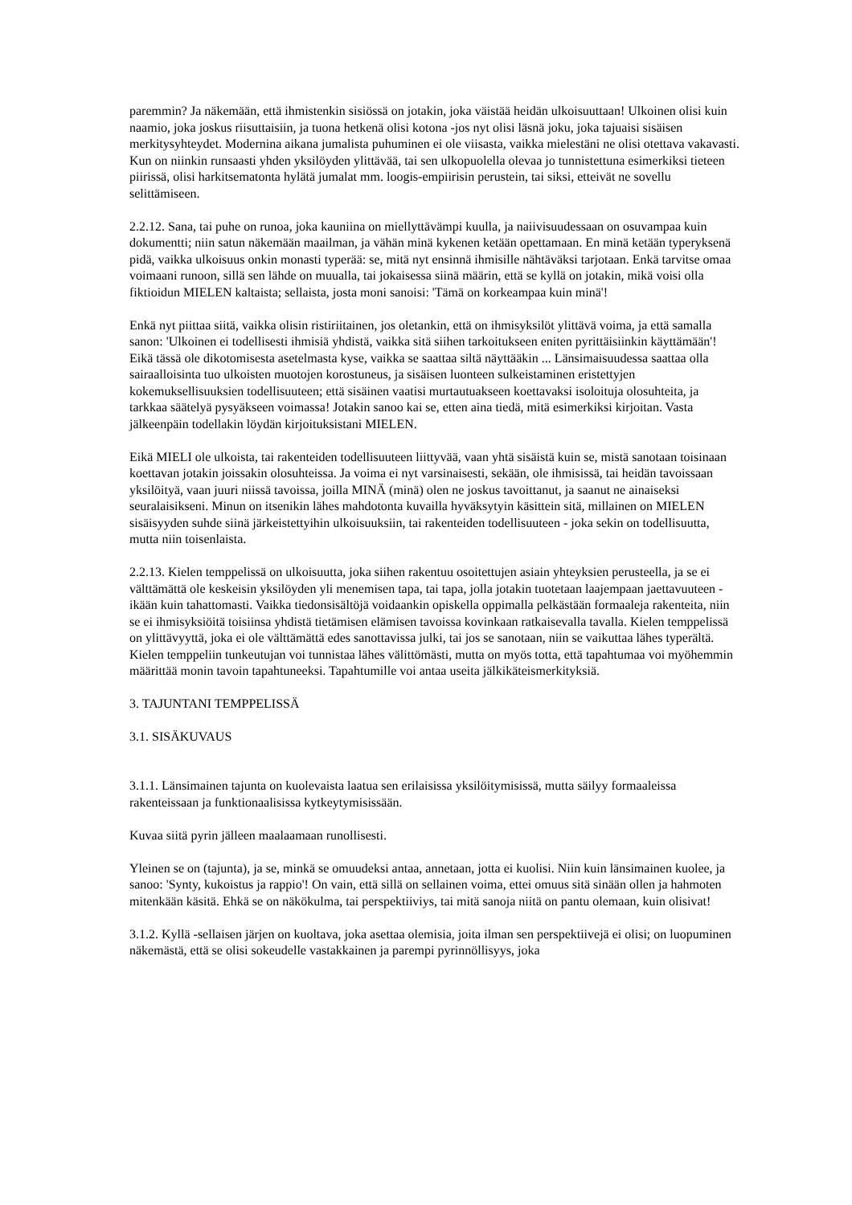paremmin? Ja näkemään, että ihmistenkin sisiössä on jotakin, joka väistää heidän ulkoisuuttaan! Ulkoinen olisi kuin naamio, joka joskus riisuttaisiin, ja tuona hetkenä olisi kotona -jos nyt olisi läsnä joku, joka tajuaisi sisäisen merkitysyhteydet. Modernina aikana jumalista puhuminen ei ole viisasta, vaikka mielestäni ne olisi otettava vakavasti. Kun on niinkin runsaasti yhden yksilöyden ylittävää, tai sen ulkopuolella olevaa jo tunnistettuna esimerkiksi tieteen piirissä, olisi harkitsematonta hylätä jumalat mm. loogis-empiirisin perustein, tai siksi, etteivät ne sovellu selittämiseen.
2.2.12. Sana, tai puhe on runoa, joka kauniina on miellyttävämpi kuulla, ja naiivisuudessaan on osuvampaa kuin dokumentti; niin satun näkemään maailman, ja vähän minä kykenen ketään opettamaan. En minä ketään typeryksenä pidä, vaikka ulkoisuus onkin monasti typerää: se, mitä nyt ensinnä ihmisille nähtäväksi tarjotaan. Enkä tarvitse omaa voimaani runoon, sillä sen lähde on muualla, tai jokaisessa siinä määrin, että se kyllä on jotakin, mikä voisi olla fiktioidun MIELEN kaltaista; sellaista, josta moni sanoisi: 'Tämä on korkeampaa kuin minä'!
Enkä nyt piittaa siitä, vaikka olisin ristiriitainen, jos oletankin, että on ihmisyksilöt ylittävä voima, ja että samalla sanon: 'Ulkoinen ei todellisesti ihmisiä yhdistä, vaikka sitä siihen tarkoitukseen eniten pyrittäisiinkin käyttämään'! Eikä tässä ole dikotomisesta asetelmasta kyse, vaikka se saattaa siltä näyttääkin ... Länsimaisuudessa saattaa olla sairaalloisinta tuo ulkoisten muotojen korostuneus, ja sisäisen luonteen sulkeistaminen eristettyjen kokemuksellisuuksien todellisuuteen; että sisäinen vaatisi murtautuakseen koettavaksi isoloituja olosuhteita, ja tarkkaa säätelyä pysyäkseen voimassa! Jotakin sanoo kai se, etten aina tiedä, mitä esimerkiksi kirjoitan. Vasta jälkeenpäin todellakin löydän kirjoituksistani MIELEN.
Eikä MIELI ole ulkoista, tai rakenteiden todellisuuteen liittyvää, vaan yhtä sisäistä kuin se, mistä sanotaan toisinaan koettavan jotakin joissakin olosuhteissa. Ja voima ei nyt varsinaisesti, sekään, ole ihmisissä, tai heidän tavoissaan yksilöityä, vaan juuri niissä tavoissa, joilla MINÄ (minä) olen ne joskus tavoittanut, ja saanut ne ainaiseksi seuralaisikseni. Minun on itsenikin lähes mahdotonta kuvailla hyväksytyin käsittein sitä, millainen on MIELEN sisäisyyden suhde siinä järkeistettyihin ulkoisuuksiin, tai rakenteiden todellisuuteen - joka sekin on todellisuutta, mutta niin toisenlaista.
2.2.13. Kielen temppelissä on ulkoisuutta, joka siihen rakentuu osoitettujen asiain yhteyksien perusteella, ja se ei välttämättä ole keskeisin yksilöyden yli menemisen tapa, tai tapa, jolla jotakin tuotetaan laajempaan jaettavuuteen - ikään kuin tahattomasti. Vaikka tiedonsisältöjä voidaankin opiskella oppimalla pelkästään formaaleja rakenteita, niin se ei ihmisyksiöitä toisiinsa yhdistä tietämisen elämisen tavoissa kovinkaan ratkaisevalla tavalla. Kielen temppelissä on ylittävyyttä, joka ei ole välttämättä edes sanottavissa julki, tai jos se sanotaan, niin se vaikuttaa lähes typerältä. Kielen temppeliin tunkeutujan voi tunnistaa lähes välittömästi, mutta on myös totta, että tapahtumaa voi myöhemmin määrittää monin tavoin tapahtuneeksi. Tapahtumille voi antaa useita jälkikäteismerkityksiä.
3. TAJUNTANI TEMPPELISSÄ
3.1. SISÄKUVAUS
3.1.1. Länsimainen tajunta on kuolevaista laatua sen erilaisissa yksilöitymisissä, mutta säilyy formaaleissa rakenteissaan ja funktionaalisissa kytkeytymisissään.
Kuvaa siitä pyrin jälleen maalaamaan runollisesti.
Yleinen se on (tajunta), ja se, minkä se omuudeksi antaa, annetaan, jotta ei kuolisi. Niin kuin länsimainen kuolee, ja sanoo: 'Synty, kukoistus ja rappio'! On vain, että sillä on sellainen voima, ettei omuus sitä sinään ollen ja hahmoten mitenkään käsitä. Ehkä se on näkökulma, tai perspektiiviys, tai mitä sanoja niitä on pantu olemaan, kuin olisivat!
3.1.2. Kyllä -sellaisen järjen on kuoltava, joka asettaa olemisia, joita ilman sen perspektiivejä ei olisi; on luopuminen näkemästä, että se olisi sokeudelle vastakkainen ja parempi pyrinnöllisyys, joka